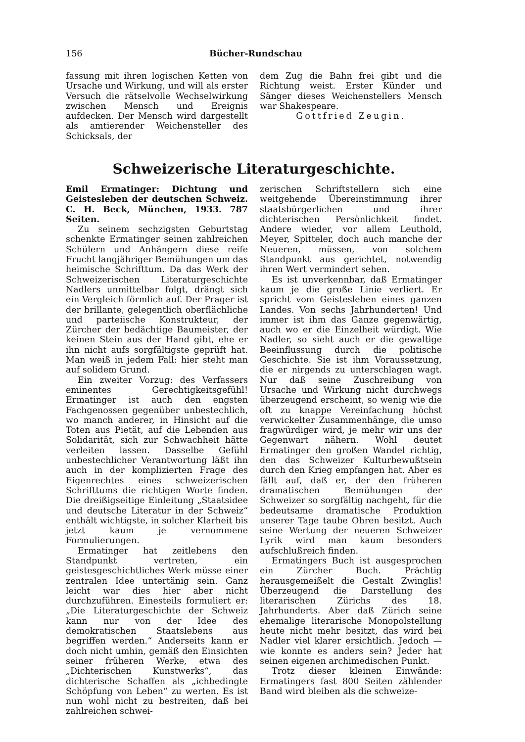156 Bücher-Rundschau
fassung mit ihren logischen Ketten von Ursache und Wirkung, und will als erster Versuch die rätselvolle Wechselwirkung zwischen Mensch und Ereignis aufdecken. Der Mensch wird dargestellt als amtierender Weichensteller des Schicksals, der
dem Zug die Bahn frei gibt und die Richtung weist. Erster Künder und Sänger dieses Weichenstellers Mensch war Shakespeare.
Gottfried Zeugin.
Schweizerische Literaturgeschichte.
Emil Ermatinger: Dichtung und Geistesleben der deutschen Schweiz. C. H. Beck, München, 1933. 787 Seiten.
Zu seinem sechzigsten Geburtstag schenkte Ermatinger seinen zahlreichen Schülern und Anhängern diese reife Frucht langjähriger Bemühungen um das heimische Schrifttum. Da das Werk der Schweizerischen Literaturgeschichte Nadlers unmittelbar folgt, drängt sich ein Vergleich förmlich auf. Der Prager ist der brillante, gelegentlich oberflächliche und parteiische Konstrukteur, der Zürcher der bedächtige Baumeister, der keinen Stein aus der Hand gibt, ehe er ihn nicht aufs sorgfältigste geprüft hat. Man weiß in jedem Fall: hier steht man auf solidem Grund.
Ein zweiter Vorzug: des Verfassers eminentes Gerechtigkeitsgefühl! Ermatinger ist auch den engsten Fachgenossen gegenüber unbestechlich, wo manch anderer, in Hinsicht auf die Toten aus Pietät, auf die Lebenden aus Solidarität, sich zur Schwachheit hätte verleiten lassen. Dasselbe Gefühl unbestechlicher Verantwortung läßt ihn auch in der komplizierten Frage des Eigenrechtes eines schweizerischen Schrifttums die richtigen Worte finden. Die dreißigseitige Einleitung „Staatsidee und deutsche Literatur in der Schweiz“ enthält wichtigste, in solcher Klarheit bis jetzt kaum je vernommene Formulierungen.
Ermatinger hat zeitlebens den Standpunkt vertreten, ein geistesgeschichtliches Werk müsse einer zentralen Idee untertänig sein. Ganz leicht war dies hier aber nicht durchzuführen. Einesteils formuliert er: „Die Literaturgeschichte der Schweiz kann nur von der Idee des demokratischen Staatslebens aus begriffen werden.“ Anderseits kann er doch nicht umhin, gemäß den Einsichten seiner früheren Werke, etwa des „Dichterischen Kunstwerks“, das dichterische Schaffen als „ichbedingte Schöpfung von Leben“ zu werten. Es ist nun wohl nicht zu bestreiten, daß bei zahlreichen schwei-
zerischen Schriftstellern sich eine weitgehende Übereinstimmung ihrer staatsbürgerlichen und ihrer dichterischen Persönlichkeit findet. Andere wieder, vor allem Leuthold, Meyer, Spitteler, doch auch manche der Neueren, müssen, von solchem Standpunkt aus gerichtet, notwendig ihren Wert vermindert sehen.
Es ist unverkennbar, daß Ermatinger kaum je die große Linie verliert. Er spricht vom Geistesleben eines ganzen Landes. Von sechs Jahrhunderten! Und immer ist ihm das Ganze gegenwärtig, auch wo er die Einzelheit würdigt. Wie Nadler, so sieht auch er die gewaltige Beeinflussung durch die politische Geschichte. Sie ist ihm Voraussetzung, die er nirgends zu unterschlagen wagt. Nur daß seine Zuschreibung von Ursache und Wirkung nicht durchwegs überzeugend erscheint, so wenig wie die oft zu knappe Vereinfachung höchst verwickelter Zusammenhänge, die umso fragwürdiger wird, je mehr wir uns der Gegenwart nähern. Wohl deutet Ermatinger den großen Wandel richtig, den das Schweizer Kulturbewußtsein durch den Krieg empfangen hat. Aber es fällt auf, daß er, der den früheren dramatischen Bemühungen der Schweizer so sorgfältig nachgeht, für die bedeutsame dramatische Produktion unserer Tage taube Ohren besitzt. Auch seine Wertung der neueren Schweizer Lyrik wird man kaum besonders aufschlußreich finden.
Ermatingers Buch ist ausgesprochen ein Zürcher Buch. Prächtig herausgemeißelt die Gestalt Zwinglis! Überzeugend die Darstellung des literarischen Zürichs des 18. Jahrhunderts. Aber daß Zürich seine ehemalige literarische Monopolstellung heute nicht mehr besitzt, das wird bei Nadler viel klarer ersichtlich. Jedoch — wie konnte es anders sein? Jeder hat seinen eigenen archimedischen Punkt.
Trotz dieser kleinen Einwände: Ermatingers fast 800 Seiten zählender Band wird bleiben als die schweize-